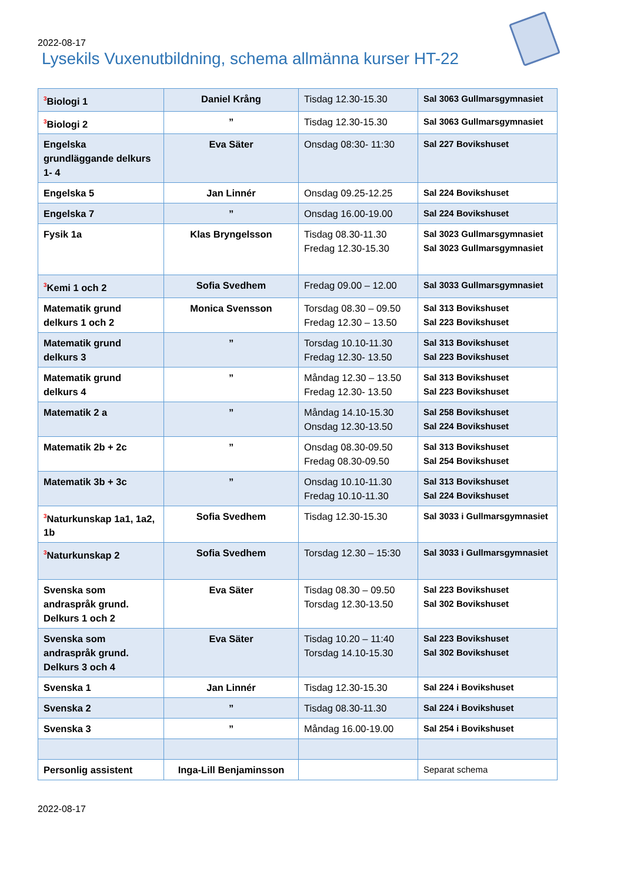2022-08-17
Lysekils Vuxenutbildning, schema allmänna kurser HT-22
| <sup>3</sup> Biologi 1 | Daniel Krång | Tisdag 12.30-15.30 | Sal 3063 Gullmarsgymnasiet |
| <sup>3</sup> Biologi 2 | ” | Tisdag 12.30-15.30 | Sal 3063 Gullmarsgymnasiet |
| Engelska grundläggande delkurs 1- 4 | Eva Säter | Onsdag 08:30- 11:30 | Sal 227 Bovikshuset |
| Engelska 5 | Jan Linnér | Onsdag 09.25-12.25 | Sal 224 Bovikshuset |
| Engelska 7 | ” | Onsdag 16.00-19.00 | Sal 224 Bovikshuset |
| Fysik 1a | Klas Bryngelsson | Tisdag 08.30-11.30 Fredag 12.30-15.30 | Sal 3023 Gullmarsgymnasiet Sal 3023 Gullmarsgymnasiet |
| <sup>3</sup> Kemi 1 och 2 | Sofia Svedhem | Fredag 09.00 – 12.00 | Sal 3033 Gullmarsgymnasiet |
| Matematik grund delkurs 1 och 2 | Monica Svensson | Torsdag 08.30 – 09.50 Fredag 12.30 – 13.50 | Sal 313 Bovikshuset Sal 223 Bovikshuset |
| Matematik grund delkurs 3 | ” | Torsdag 10.10-11.30 Fredag 12.30- 13.50 | Sal 313 Bovikshuset Sal 223 Bovikshuset |
| Matematik grund delkurs 4 | ” | Måndag 12.30 – 13.50 Fredag 12.30- 13.50 | Sal 313 Bovikshuset Sal 223 Bovikshuset |
| Matematik 2 a | ” | Måndag 14.10-15.30 Onsdag 12.30-13.50 | Sal 258 Bovikshuset Sal 224 Bovikshuset |
| Matematik 2b + 2c | ” | Onsdag 08.30-09.50 Fredag 08.30-09.50 | Sal 313 Bovikshuset Sal 254 Bovikshuset |
| Matematik 3b + 3c | ” | Onsdag 10.10-11.30 Fredag 10.10-11.30 | Sal 313 Bovikshuset Sal 224 Bovikshuset |
| <sup>3</sup> Naturkunskap 1a1, 1a2, 1b | Sofia Svedhem | Tisdag 12.30-15.30 | Sal 3033 i Gullmarsgymnasiet |
| <sup>3</sup> Naturkunskap 2 | Sofia Svedhem | Torsdag 12.30 – 15:30 | Sal 3033 i Gullmarsgymnasiet |
| Svenska som andraspråk grund. Delkurs 1 och 2 | Eva Säter | Tisdag 08.30 – 09.50 Torsdag 12.30-13.50 | Sal 223 Bovikshuset Sal 302 Bovikshuset |
| Svenska som andraspråk grund. Delkurs 3 och 4 | Eva Säter | Tisdag 10.20 – 11:40 Torsdag 14.10-15.30 | Sal 223 Bovikshuset Sal 302 Bovikshuset |
| Svenska 1 | Jan Linnér | Tisdag 12.30-15.30 | Sal 224 i Bovikshuset |
| Svenska 2 | ” | Tisdag 08.30-11.30 | Sal 224 i Bovikshuset |
| Svenska 3 | ” | Måndag 16.00-19.00 | Sal 254 i Bovikshuset |
| Personlig assistent | Inga-Lill Benjaminsson | | Separat schema |
2022-08-17